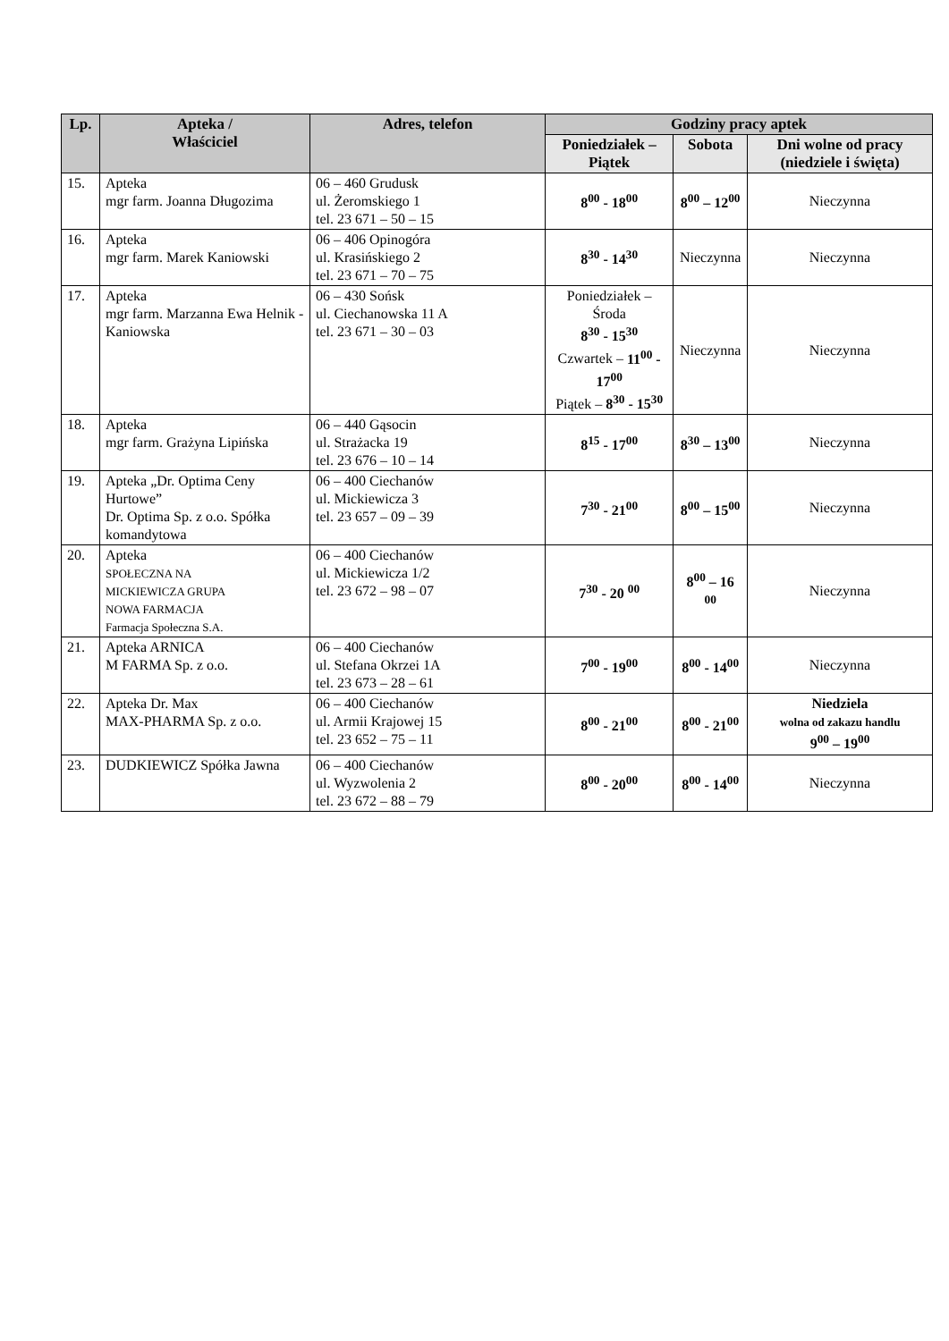| Lp. | Apteka / Właściciel | Adres, telefon | Godziny pracy aptek | | |
| --- | --- | --- | --- | --- | --- |
| | | | Poniedziałek – Piątek | Sobota | Dni wolne od pracy (niedziele i święta) |
| 15. | Apteka mgr farm. Joanna Długozima | 06 – 460 Grudusk ul. Żeromskiego 1 tel. 23 671 – 50 – 15 | 8<sup>00</sup> - 18<sup>00</sup> | 8<sup>00</sup> – 12<sup>00</sup> | Nieczynna |
| 16. | Apteka mgr farm. Marek Kaniowski | 06 – 406 Opinogóra ul. Krasińskiego 2 tel. 23 671 – 70 – 75 | 8<sup>30</sup> - 14<sup>30</sup> | Nieczynna | Nieczynna |
| 17. | Apteka mgr farm. Marzanna Ewa Helnik - Kaniowska | 06 – 430 Sońsk ul. Ciechanowska 11 A tel. 23 671 – 30 – 03 | Poniedziałek – Środa 8<sup>30</sup> - 15<sup>30</sup> Czwartek – 11<sup>00</sup> - 17<sup>00</sup> Piątek – 8<sup>30</sup> - 15<sup>30</sup> | Nieczynna | Nieczynna |
| 18. | Apteka mgr farm. Grażyna Lipińska | 06 – 440 Gąsocin ul. Strażacka 19 tel. 23 676 – 10 – 14 | 8<sup>15</sup> - 17<sup>00</sup> | 8<sup>30</sup> – 13<sup>00</sup> | Nieczynna |
| 19. | Apteka „Dr. Optima Ceny Hurtowe” Dr. Optima Sp. z o.o. Spółka komandytowa | 06 – 400 Ciechanów ul. Mickiewicza 3 tel. 23 657 – 09 – 39 | 7<sup>30</sup> - 21<sup>00</sup> | 8<sup>00</sup> – 15<sup>00</sup> | Nieczynna |
| 20. | Apteka SPOŁECZNA NA MICKIEWICZA GRUPA NOWA FARMACJA Farmacja Społeczna S.A. | 06 – 400 Ciechanów ul. Mickiewicza 1/2 tel. 23 672 – 98 – 07 | 7<sup>30</sup> - 20 <sup>00</sup> | 8<sup>00</sup> – 16 <sup>00</sup> | Nieczynna |
| 21. | Apteka ARNICA M FARMA Sp. z o.o. | 06 – 400 Ciechanów ul. Stefana Okrzei 1A tel. 23 673 – 28 – 61 | 7<sup>00</sup> - 19<sup>00</sup> | 8<sup>00</sup> - 14<sup>00</sup> | Nieczynna |
| 22. | Apteka Dr. Max MAX-PHARMA Sp. z o.o. | 06 – 400 Ciechanów ul. Armii Krajowej 15 tel. 23 652 – 75 – 11 | 8<sup>00</sup> - 21<sup>00</sup> | 8<sup>00</sup> - 21<sup>00</sup> | Niedziela wolna od zakazu handlu 9<sup>00</sup> – 19<sup>00</sup> |
| 23. | DUDKIEWICZ Spółka Jawna | 06 – 400 Ciechanów ul. Wyzwolenia 2 tel. 23 672 – 88 – 79 | 8<sup>00</sup> - 20<sup>00</sup> | 8<sup>00</sup> - 14<sup>00</sup> | Nieczynna |